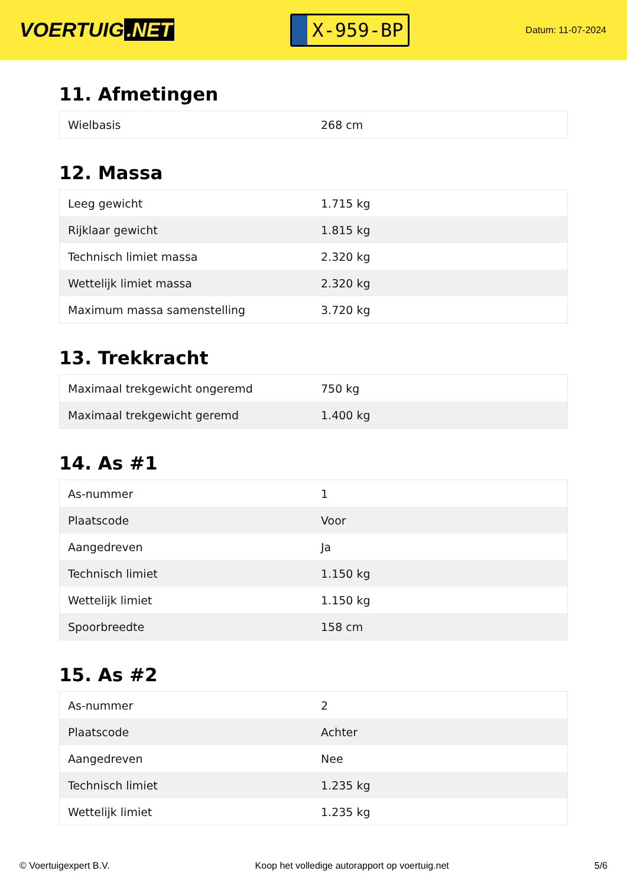VOERTUIG.NET
X-959-BP
Datum: 11-07-2024
11. Afmetingen
| Wielbasis | 268 cm |
12. Massa
| Leeg gewicht | 1.715 kg |
| Rijklaar gewicht | 1.815 kg |
| Technisch limiet massa | 2.320 kg |
| Wettelijk limiet massa | 2.320 kg |
| Maximum massa samenstelling | 3.720 kg |
13. Trekkracht
| Maximaal trekgewicht ongeremd | 750 kg |
| Maximaal trekgewicht geremd | 1.400 kg |
14. As #1
| As-nummer | 1 |
| Plaatscode | Voor |
| Aangedreven | Ja |
| Technisch limiet | 1.150 kg |
| Wettelijk limiet | 1.150 kg |
| Spoorbreedte | 158 cm |
15. As #2
| As-nummer | 2 |
| Plaatscode | Achter |
| Aangedreven | Nee |
| Technisch limiet | 1.235 kg |
| Wettelijk limiet | 1.235 kg |
© Voertuigexpert B.V. Koop het volledige autorapport op voertuig.net 5/6